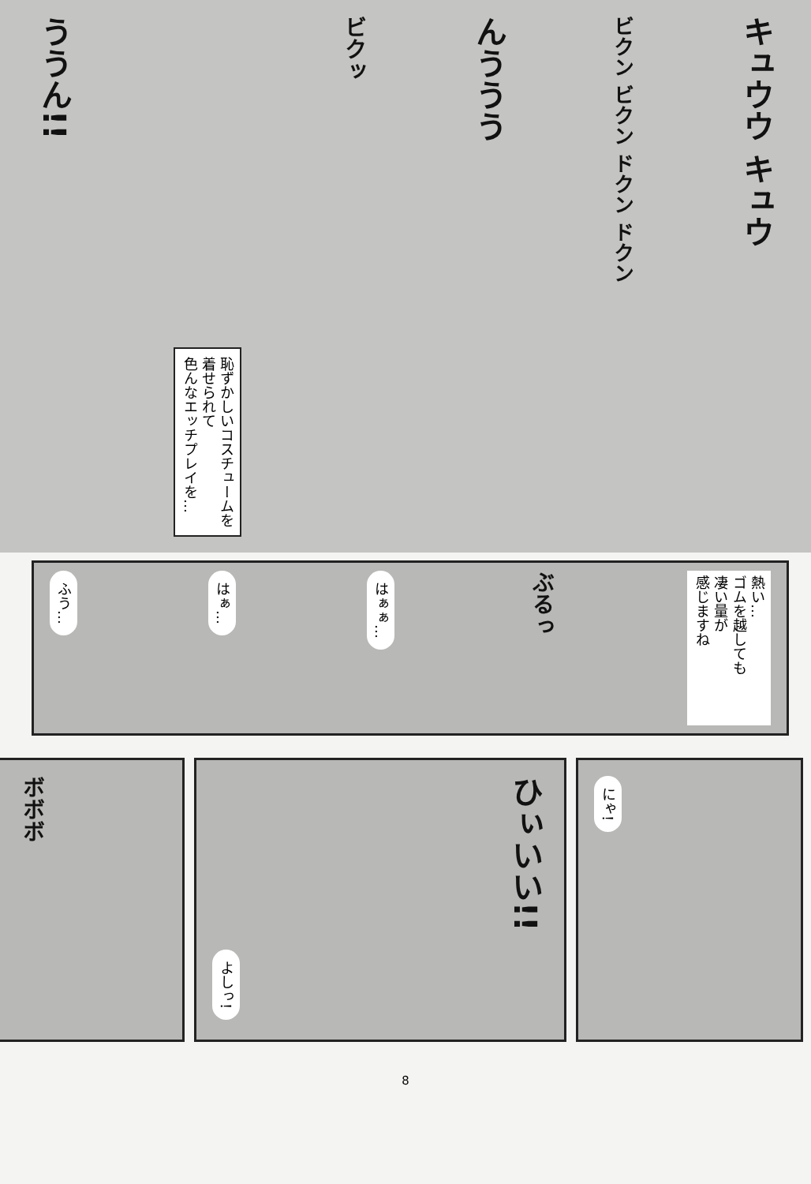ううん!!
恥ずかしいコスチュームを
着せられて
色んなエッチプレイを…
ビクッ
んううう
ビクン ビクン ドクン ドクン
キュウウ キュウ
ふう…
はぁ…
はぁぁ…
ぶるっ
熱い…
ゴムを越しても
凄い量が
感じますね
ボボボ
よしっ!
ひぃいい!!
にゃ!
8